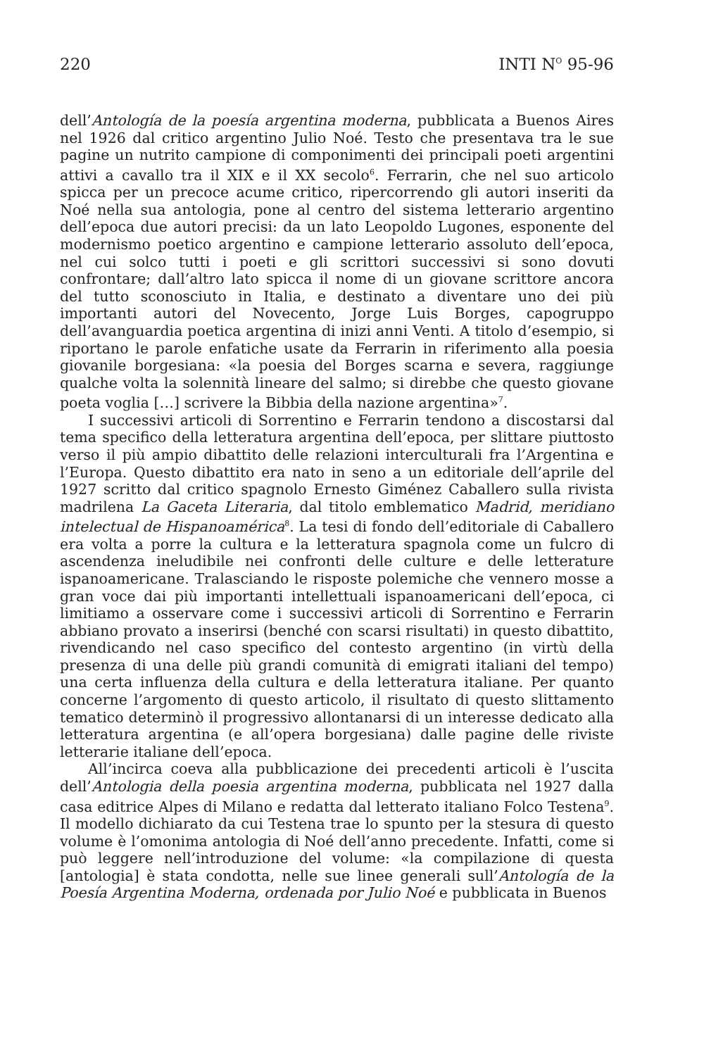220 INTI N<sup>O</sup> 95-96
dell’Antología de la poesía argentina moderna, pubblicata a Buenos Aires nel 1926 dal critico argentino Julio Noé. Testo che presentava tra le sue pagine un nutrito campione di componimenti dei principali poeti argentini attivi a cavallo tra il XIX e il XX secolo<sup>6</sup>. Ferrarin, che nel suo articolo spicca per un precoce acume critico, ripercorrendo gli autori inseriti da Noé nella sua antologia, pone al centro del sistema letterario argentino dell’epoca due autori precisi: da un lato Leopoldo Lugones, esponente del modernismo poetico argentino e campione letterario assoluto dell’epoca, nel cui solco tutti i poeti e gli scrittori successivi si sono dovuti confrontare; dall’altro lato spicca il nome di un giovane scrittore ancora del tutto sconosciuto in Italia, e destinato a diventare uno dei più importanti autori del Novecento, Jorge Luis Borges, capogruppo dell’avanguardia poetica argentina di inizi anni Venti. A titolo d’esempio, si riportano le parole enfatiche usate da Ferrarin in riferimento alla poesia giovanile borgesiana: «la poesia del Borges scarna e severa, raggiunge qualche volta la solennità lineare del salmo; si direbbe che questo giovane poeta voglia […] scrivere la Bibbia della nazione argentina»<sup>7</sup>.
I successivi articoli di Sorrentino e Ferrarin tendono a discostarsi dal tema specifico della letteratura argentina dell’epoca, per slittare piuttosto verso il più ampio dibattito delle relazioni interculturali fra l’Argentina e l’Europa. Questo dibattito era nato in seno a un editoriale dell’aprile del 1927 scritto dal critico spagnolo Ernesto Giménez Caballero sulla rivista madrilena La Gaceta Literaria, dal titolo emblematico Madrid, meridiano intelectual de Hispanoamérica<sup>8</sup>. La tesi di fondo dell’editoriale di Caballero era volta a porre la cultura e la letteratura spagnola come un fulcro di ascendenza ineludibile nei confronti delle culture e delle letterature ispanoamericane. Tralasciando le risposte polemiche che vennero mosse a gran voce dai più importanti intellettuali ispanoamericani dell’epoca, ci limitiamo a osservare come i successivi articoli di Sorrentino e Ferrarin abbiano provato a inserirsi (benché con scarsi risultati) in questo dibattito, rivendicando nel caso specifico del contesto argentino (in virtù della presenza di una delle più grandi comunità di emigrati italiani del tempo) una certa influenza della cultura e della letteratura italiane. Per quanto concerne l’argomento di questo articolo, il risultato di questo slittamento tematico determinò il progressivo allontanarsi di un interesse dedicato alla letteratura argentina (e all’opera borgesiana) dalle pagine delle riviste letterarie italiane dell’epoca.
All’incirca coeva alla pubblicazione dei precedenti articoli è l’uscita dell’Antologia della poesia argentina moderna, pubblicata nel 1927 dalla casa editrice Alpes di Milano e redatta dal letterato italiano Folco Testena<sup>9</sup>. Il modello dichiarato da cui Testena trae lo spunto per la stesura di questo volume è l’omonima antologia di Noé dell’anno precedente. Infatti, come si può leggere nell’introduzione del volume: «la compilazione di questa [antologia] è stata condotta, nelle sue linee generali sull’Antología de la Poesía Argentina Moderna, ordenada por Julio Noé e pubblicata in Buenos